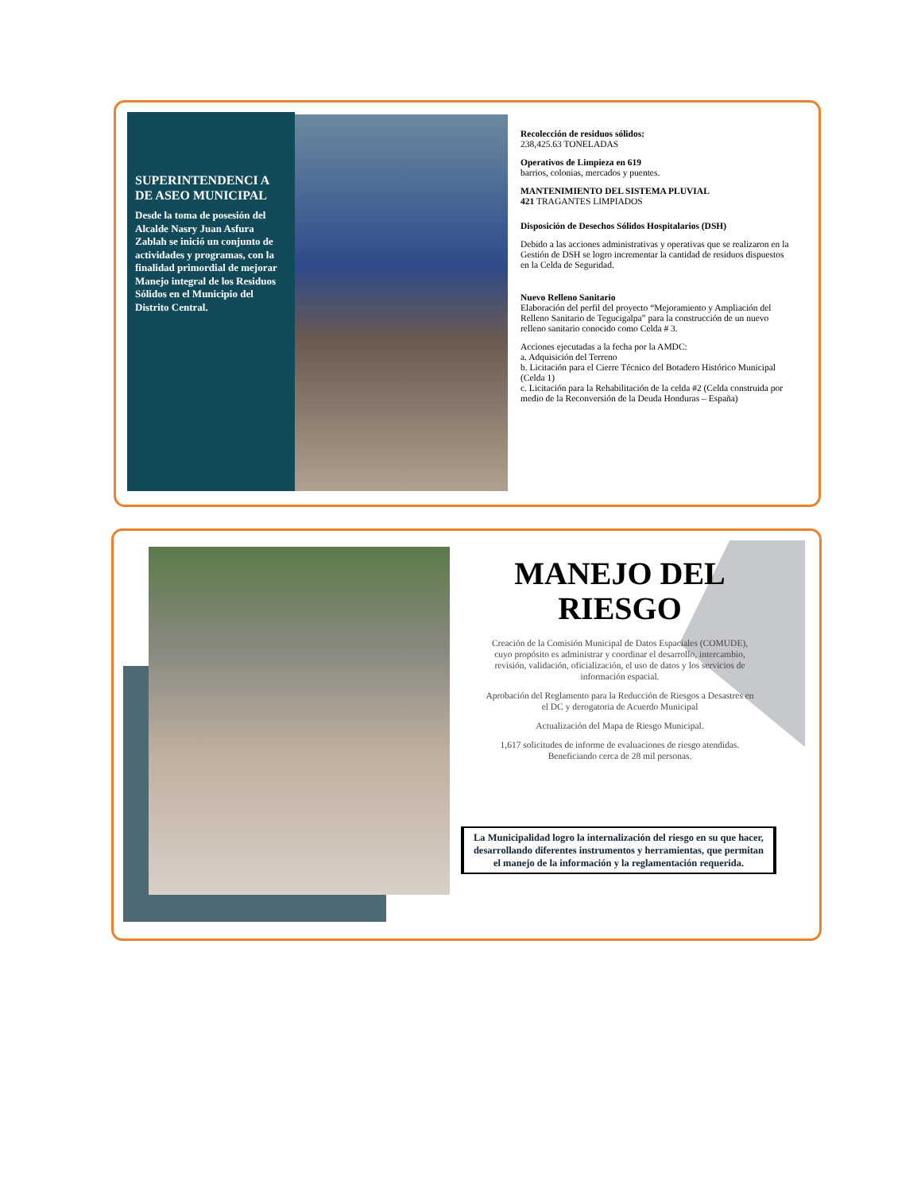SUPERINTENDENCI A DE ASEO MUNICIPAL
Desde la toma de posesión del Alcalde Nasry Juan Asfura Zablah se inició un conjunto de actividades y programas, con la finalidad primordial de mejorar Manejo integral de los Residuos Sólidos en el Municipio del Distrito Central.
Recolección de residuos sólidos:
238,425.63 TONELADAS
Operativos de Limpieza en 619
barrios, colonias, mercados y puentes.
MANTENIMIENTO DEL SISTEMA PLUVIAL
421 TRAGANTES LIMPIADOS
Disposición de Desechos Sólidos Hospitalarios (DSH)
Debido a las acciones administrativas y operativas que se realizaron en la Gestión de DSH se logro incrementar la cantidad de residuos dispuestos en la Celda de Seguridad.
Nuevo Relleno Sanitario
Elaboración del perfil del proyecto “Mejoramiento y Ampliación del Relleno Sanitario de Tegucigalpa” para la construcción de un nuevo relleno sanitario conocido como Celda # 3.
Acciones ejecutadas a la fecha por la AMDC:
a. Adquisición del Terreno
b. Licitación para el Cierre Técnico del Botadero Histórico Municipal (Celda 1)
c. Licitación para la Rehabilitación de la celda #2 (Celda construida por medio de la Reconversión de la Deuda Honduras – España)
MANEJO DEL RIESGO
Creación de la Comisión Municipal de Datos Espaciales (COMUDE), cuyo propósito es administrar y coordinar el desarrollo, intercambio, revisión, validación, oficialización, el uso de datos y los servicios de información espacial.
Aprobación del Reglamento para la Reducción de Riesgos a Desastres en el DC y derogatoria de Acuerdo Municipal
Actualización del Mapa de Riesgo Municipal.
1,617 solicitudes de informe de evaluaciones de riesgo atendidas. Beneficiando cerca de 28 mil personas.
La Municipalidad logro la internalización del riesgo en su que hacer, desarrollando diferentes instrumentos y herramientas, que permitan el manejo de la información y la reglamentación requerida.